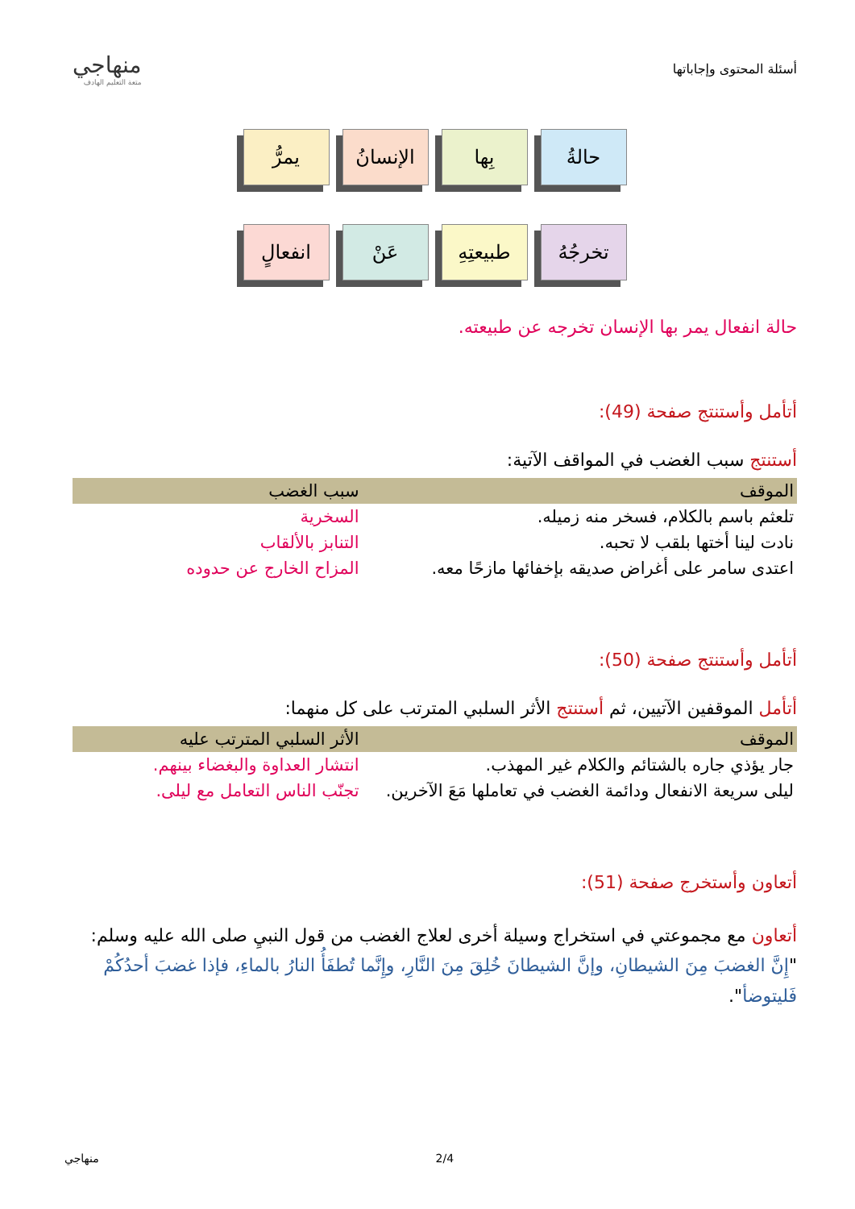أسئلة المحتوى وإجاباتها
منهاجي
متعة التعليم الهادف
حالةُ بِها الإنسانُ
يمرُّ
تخرجُهُ طبيعتِهِ
عَنْ انفعالٍ
حالة انفعال يمر بها الإنسان تخرجه عن طبيعته.
أتأمل وأستنتج صفحة (49):
أستنتج سبب الغضب في المواقف الآتية:
| الموقف | سبب الغضب |
| --- | --- |
| تلعثم باسم بالكلام، فسخر منه زميله. | السخرية |
| نادت لينا أختها بلقب لا تحبه. | التنابز بالألقاب |
| اعتدى سامر على أغراض صديقه بإخفائها مازحًا معه. | المزاح الخارج عن حدوده |
أتأمل وأستنتج صفحة (50):
أتأمل الموقفين الآتيين، ثم أستنتج الأثر السلبي المترتب على كل منهما:
| الموقف | الأثر السلبي المترتب عليه |
| --- | --- |
| جار يؤذي جاره بالشتائم والكلام غير المهذب. | انتشار العداوة والبغضاء بينهم. |
| ليلى سريعة الانفعال ودائمة الغضب في تعاملها مَعَ الآخرين. | تجنّب الناس التعامل مع ليلى. |
أتعاون وأستخرج صفحة (51):
أتعاون مع مجموعتي في استخراج وسيلة أخرى لعلاج الغضب من قول النبيِ صلى الله عليه وسلم: "إِنَّ الغضبَ مِنَ الشيطانِ، وإنَّ الشيطانَ خُلِقَ مِنَ النَّارِ، وإِنَّما تُطفَأُ النارُ بالماءِ، فإذا غضبَ أحدُكُمْ فَليتوضأ".
منهاجي 2/4